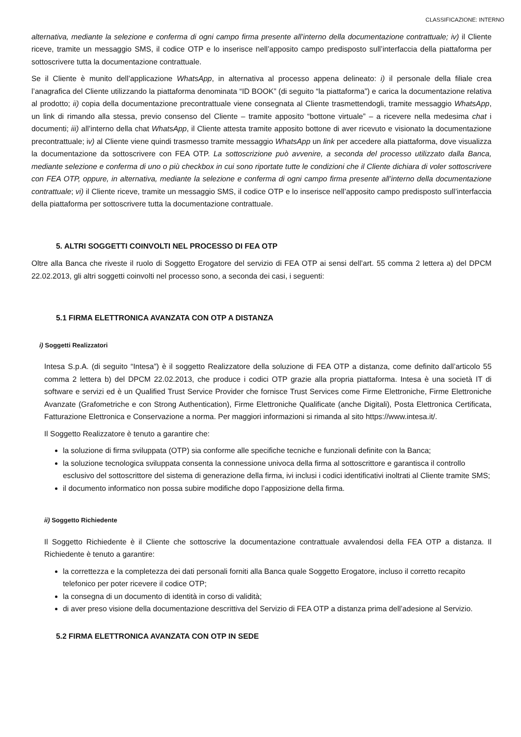CLASSIFICAZIONE: INTERNO
alternativa, mediante la selezione e conferma di ogni campo firma presente all’interno della documentazione contrattuale; iv) il Cliente riceve, tramite un messaggio SMS, il codice OTP e lo inserisce nell’apposito campo predisposto sull’interfaccia della piattaforma per sottoscrivere tutta la documentazione contrattuale.
Se il Cliente è munito dell’applicazione WhatsApp, in alternativa al processo appena delineato: i) il personale della filiale crea l’anagrafica del Cliente utilizzando la piattaforma denominata “ID BOOK” (di seguito “la piattaforma”) e carica la documentazione relativa al prodotto; ii) copia della documentazione precontrattuale viene consegnata al Cliente trasmettendogli, tramite messaggio WhatsApp, un link di rimando alla stessa, previo consenso del Cliente – tramite apposito “bottone virtuale” – a ricevere nella medesima chat i documenti; iii) all’interno della chat WhatsApp, il Cliente attesta tramite apposito bottone di aver ricevuto e visionato la documentazione precontrattuale; iv) al Cliente viene quindi trasmesso tramite messaggio WhatsApp un link per accedere alla piattaforma, dove visualizza la documentazione da sottoscrivere con FEA OTP. La sottoscrizione può avvenire, a seconda del processo utilizzato dalla Banca, mediante selezione e conferma di uno o più checkbox in cui sono riportate tutte le condizioni che il Cliente dichiara di voler sottoscrivere con FEA OTP, oppure, in alternativa, mediante la selezione e conferma di ogni campo firma presente all’interno della documentazione contrattuale; vi) il Cliente riceve, tramite un messaggio SMS, il codice OTP e lo inserisce nell’apposito campo predisposto sull’interfaccia della piattaforma per sottoscrivere tutta la documentazione contrattuale.
5. ALTRI SOGGETTI COINVOLTI NEL PROCESSO DI FEA OTP
Oltre alla Banca che riveste il ruolo di Soggetto Erogatore del servizio di FEA OTP ai sensi dell’art. 55 comma 2 lettera a) del DPCM 22.02.2013, gli altri soggetti coinvolti nel processo sono, a seconda dei casi, i seguenti:
5.1 FIRMA ELETTRONICA AVANZATA CON OTP A DISTANZA
i) Soggetti Realizzatori
Intesa S.p.A. (di seguito “Intesa”) è il soggetto Realizzatore della soluzione di FEA OTP a distanza, come definito dall’articolo 55 comma 2 lettera b) del DPCM 22.02.2013, che produce i codici OTP grazie alla propria piattaforma. Intesa è una società IT di software e servizi ed è un Qualified Trust Service Provider che fornisce Trust Services come Firme Elettroniche, Firme Elettroniche Avanzate (Grafometriche e con Strong Authentication), Firme Elettroniche Qualificate (anche Digitali), Posta Elettronica Certificata, Fatturazione Elettronica e Conservazione a norma. Per maggiori informazioni si rimanda al sito https://www.intesa.it/.
Il Soggetto Realizzatore è tenuto a garantire che:
la soluzione di firma sviluppata (OTP) sia conforme alle specifiche tecniche e funzionali definite con la Banca;
la soluzione tecnologica sviluppata consenta la connessione univoca della firma al sottoscrittore e garantisca il controllo esclusivo del sottoscrittore del sistema di generazione della firma, ivi inclusi i codici identificativi inoltrati al Cliente tramite SMS;
il documento informatico non possa subire modifiche dopo l’apposizione della firma.
ii) Soggetto Richiedente
Il Soggetto Richiedente è il Cliente che sottoscrive la documentazione contrattuale avvalendosi della FEA OTP a distanza. Il Richiedente è tenuto a garantire:
la correttezza e la completezza dei dati personali forniti alla Banca quale Soggetto Erogatore, incluso il corretto recapito telefonico per poter ricevere il codice OTP;
la consegna di un documento di identità in corso di validità;
di aver preso visione della documentazione descrittiva del Servizio di FEA OTP a distanza prima dell’adesione al Servizio.
5.2 FIRMA ELETTRONICA AVANZATA CON OTP IN SEDE